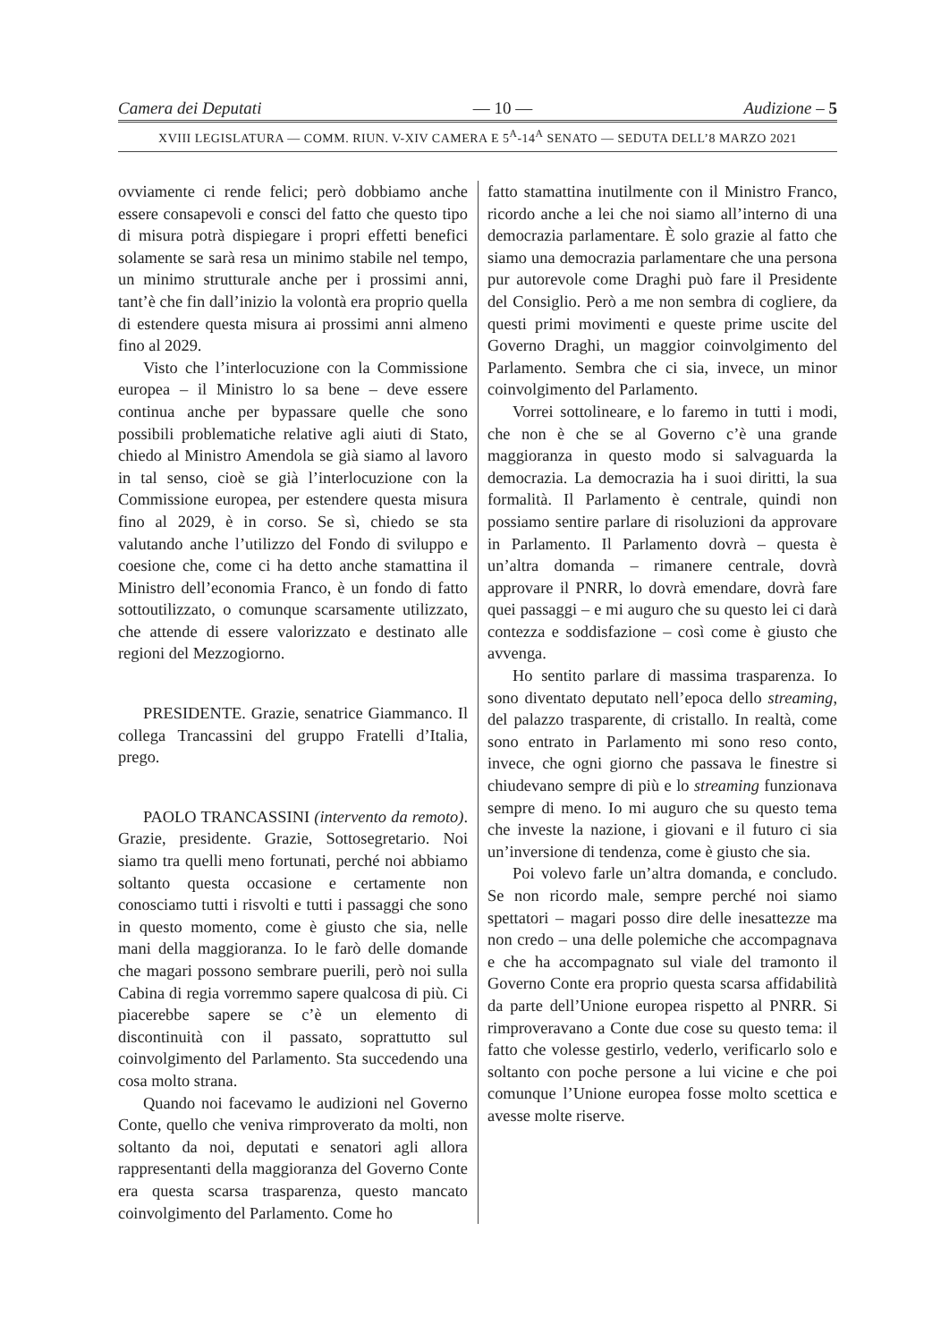Camera dei Deputati — 10 — Audizione – 5
XVIII LEGISLATURA — COMM. RIUN. V-XIV CAMERA E 5<sup>A</sup>-14<sup>A</sup> SENATO — SEDUTA DELL’8 MARZO 2021
ovviamente ci rende felici; però dobbiamo anche essere consapevoli e consci del fatto che questo tipo di misura potrà dispiegare i propri effetti benefici solamente se sarà resa un minimo stabile nel tempo, un minimo strutturale anche per i prossimi anni, tant’è che fin dall’inizio la volontà era proprio quella di estendere questa misura ai prossimi anni almeno fino al 2029.
Visto che l’interlocuzione con la Commissione europea – il Ministro lo sa bene – deve essere continua anche per bypassare quelle che sono possibili problematiche relative agli aiuti di Stato, chiedo al Ministro Amendola se già siamo al lavoro in tal senso, cioè se già l’interlocuzione con la Commissione europea, per estendere questa misura fino al 2029, è in corso. Se sì, chiedo se sta valutando anche l’utilizzo del Fondo di sviluppo e coesione che, come ci ha detto anche stamattina il Ministro dell’economia Franco, è un fondo di fatto sottoutilizzato, o comunque scarsamente utilizzato, che attende di essere valorizzato e destinato alle regioni del Mezzogiorno.
PRESIDENTE. Grazie, senatrice Giammanco. Il collega Trancassini del gruppo Fratelli d’Italia, prego.
PAOLO TRANCASSINI (intervento da remoto). Grazie, presidente. Grazie, Sottosegretario. Noi siamo tra quelli meno fortunati, perché noi abbiamo soltanto questa occasione e certamente non conosciamo tutti i risvolti e tutti i passaggi che sono in questo momento, come è giusto che sia, nelle mani della maggioranza. Io le farò delle domande che magari possono sembrare puerili, però noi sulla Cabina di regia vorremmo sapere qualcosa di più. Ci piacerebbe sapere se c’è un elemento di discontinuità con il passato, soprattutto sul coinvolgimento del Parlamento. Sta succedendo una cosa molto strana.
Quando noi facevamo le audizioni nel Governo Conte, quello che veniva rimproverato da molti, non soltanto da noi, deputati e senatori agli allora rappresentanti della maggioranza del Governo Conte era questa scarsa trasparenza, questo mancato coinvolgimento del Parlamento. Come ho
fatto stamattina inutilmente con il Ministro Franco, ricordo anche a lei che noi siamo all’interno di una democrazia parlamentare. È solo grazie al fatto che siamo una democrazia parlamentare che una persona pur autorevole come Draghi può fare il Presidente del Consiglio. Però a me non sembra di cogliere, da questi primi movimenti e queste prime uscite del Governo Draghi, un maggior coinvolgimento del Parlamento. Sembra che ci sia, invece, un minor coinvolgimento del Parlamento.
Vorrei sottolineare, e lo faremo in tutti i modi, che non è che se al Governo c’è una grande maggioranza in questo modo si salvaguarda la democrazia. La democrazia ha i suoi diritti, la sua formalità. Il Parlamento è centrale, quindi non possiamo sentire parlare di risoluzioni da approvare in Parlamento. Il Parlamento dovrà – questa è un’altra domanda – rimanere centrale, dovrà approvare il PNRR, lo dovrà emendare, dovrà fare quei passaggi – e mi auguro che su questo lei ci darà contezza e soddisfazione – così come è giusto che avvenga.
Ho sentito parlare di massima trasparenza. Io sono diventato deputato nell’epoca dello streaming, del palazzo trasparente, di cristallo. In realtà, come sono entrato in Parlamento mi sono reso conto, invece, che ogni giorno che passava le finestre si chiudevano sempre di più e lo streaming funzionava sempre di meno. Io mi auguro che su questo tema che investe la nazione, i giovani e il futuro ci sia un’inversione di tendenza, come è giusto che sia.
Poi volevo farle un’altra domanda, e concludo. Se non ricordo male, sempre perché noi siamo spettatori – magari posso dire delle inesattezze ma non credo – una delle polemiche che accompagnava e che ha accompagnato sul viale del tramonto il Governo Conte era proprio questa scarsa affidabilità da parte dell’Unione europea rispetto al PNRR. Si rimproveravano a Conte due cose su questo tema: il fatto che volesse gestirlo, vederlo, verificarlo solo e soltanto con poche persone a lui vicine e che poi comunque l’Unione europea fosse molto scettica e avesse molte riserve.